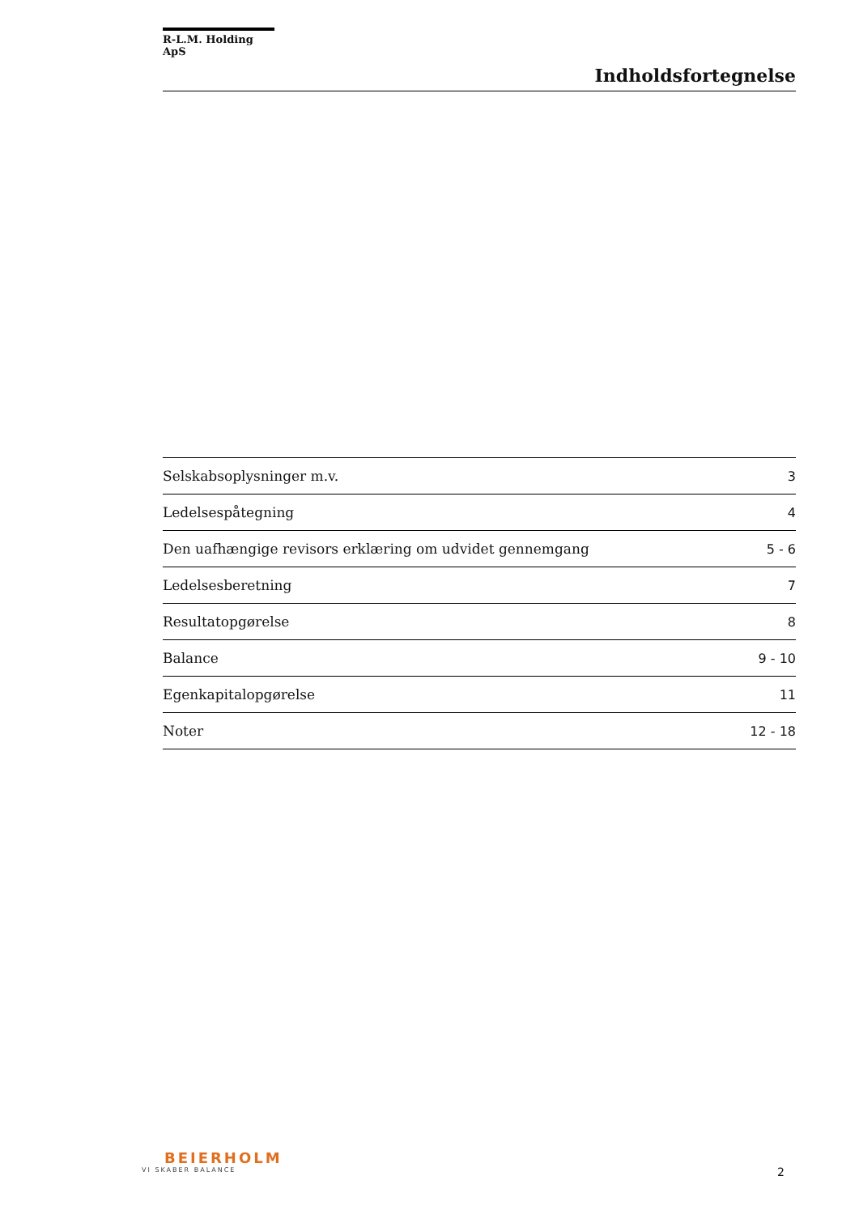R-L.M. Holding ApS
Indholdsfortegnelse
| Selskabsoplysninger m.v. | 3 |
| Ledelsespåtegning | 4 |
| Den uafhængige revisors erklæring om udvidet gennemgang | 5 - 6 |
| Ledelsesberetning | 7 |
| Resultatopgørelse | 8 |
| Balance | 9 - 10 |
| Egenkapitalopgørelse | 11 |
| Noter | 12 - 18 |
BEIERHOLM
VI SKABER BALANCE
2